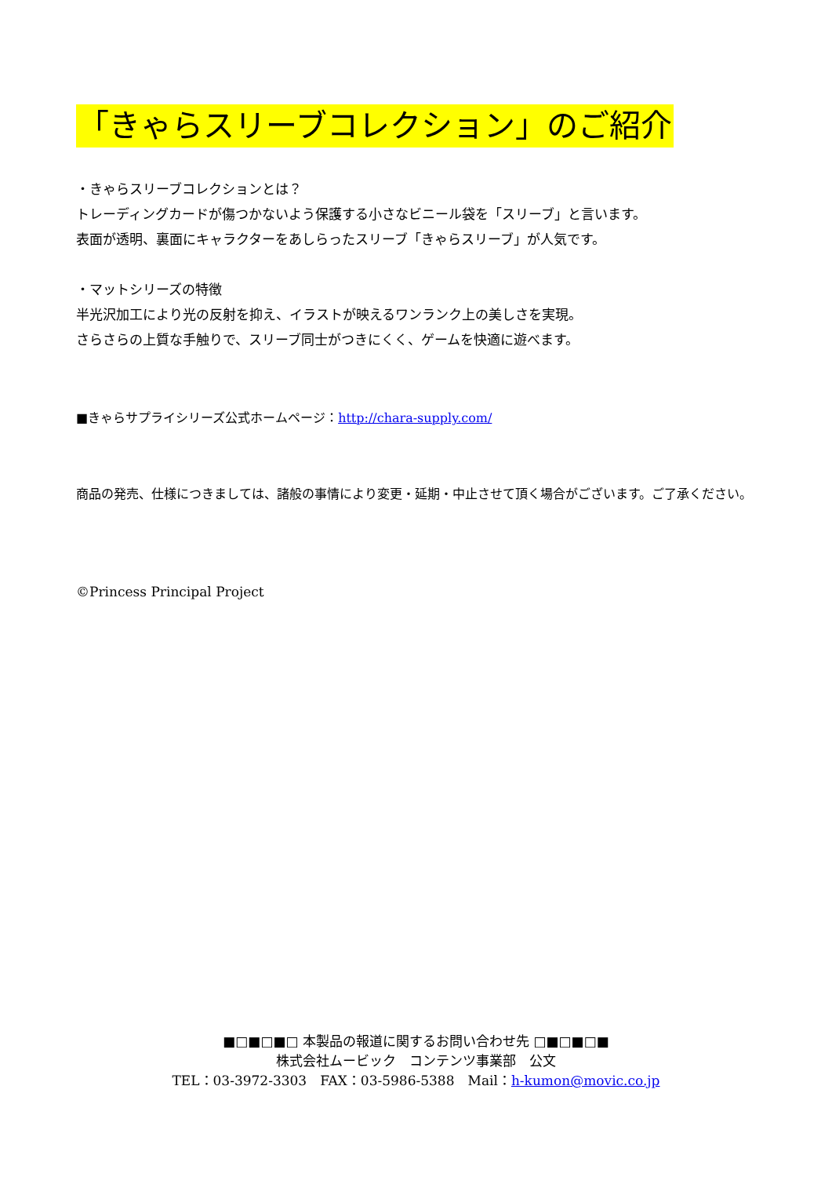「きゃらスリーブコレクション」のご紹介
・きゃらスリーブコレクションとは？
トレーディングカードが傷つかないよう保護する小さなビニール袋を「スリーブ」と言います。
表面が透明、裏面にキャラクターをあしらったスリーブ「きゃらスリーブ」が人気です。
・マットシリーズの特徴
半光沢加工により光の反射を抑え、イラストが映えるワンランク上の美しさを実現。
さらさらの上質な手触りで、スリーブ同士がつきにくく、ゲームを快適に遊べます。
■きゃらサプライシリーズ公式ホームページ：http://chara-supply.com/
商品の発売、仕様につきましては、諸般の事情により変更・延期・中止させて頂く場合がございます。ご了承ください。
©Princess Principal Project
■□■□■□ 本製品の報道に関するお問い合わせ先 □■□■□■
株式会社ムービック　コンテンツ事業部　公文
TEL：03-3972-3303　FAX：03-5986-5388　Mail：h-kumon@movic.co.jp